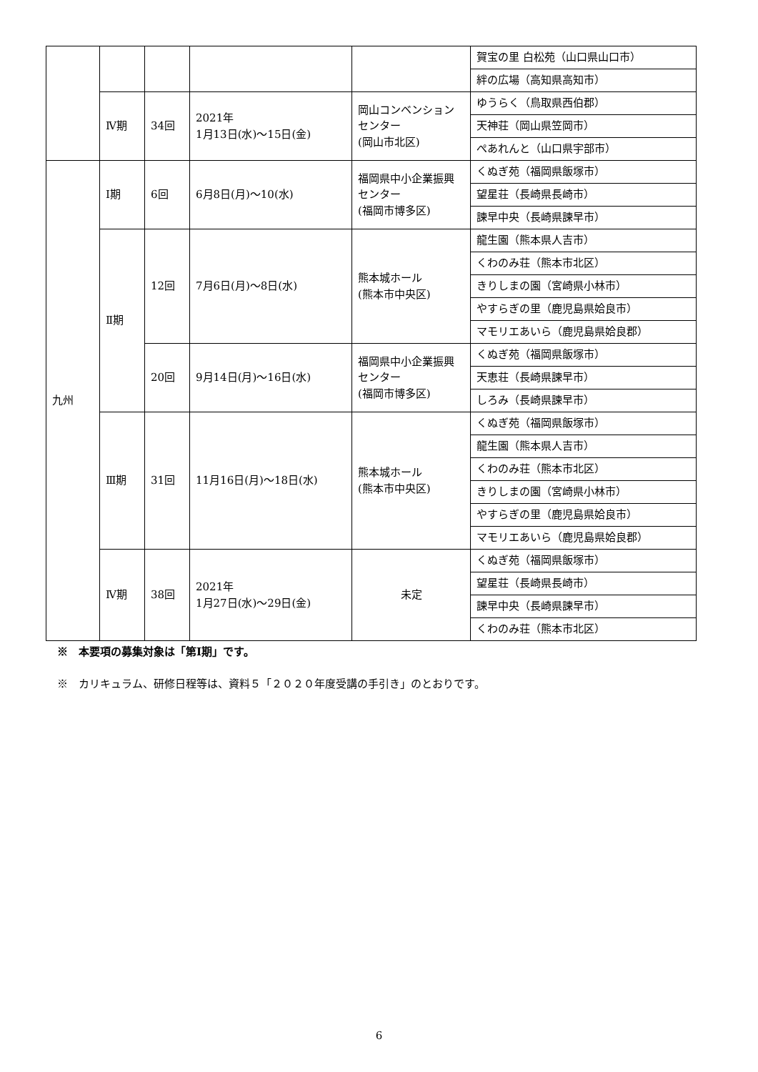| | | | | | 賀宝の里 白松苑（山口県山口市） |
| | | | | | 絆の広場（高知県高知市） |
| | Ⅳ期 | 34回 | 2021年 1月13日(水)～15日(金) | 岡山コンベンションセンター (岡山市北区) | ゆうらく（鳥取県西伯郡） |
| | | | | | 天神荘（岡山県笠岡市） |
| | | | | | ぺあれんと（山口県宇部市） |
| 九州 | Ⅰ期 | 6回 | 6月8日(月)～10(水) | 福岡県中小企業振興センター (福岡市博多区) | くぬぎ苑（福岡県飯塚市） |
| | | | | | 望星荘（長崎県長崎市） |
| | | | | | 諫早中央（長崎県諫早市） |
| | Ⅱ期 | 12回 | 7月6日(月)～8日(水) | 熊本城ホール (熊本市中央区) | 龍生園（熊本県人吉市） |
| | | | | | くわのみ荘（熊本市北区） |
| | | | | | きりしまの園（宮崎県小林市） |
| | | | | | やすらぎの里（鹿児島県姶良市） |
| | | | | | マモリエあいら（鹿児島県姶良郡） |
| | | 20回 | 9月14日(月)～16日(水) | 福岡県中小企業振興センター (福岡市博多区) | くぬぎ苑（福岡県飯塚市） |
| | | | | | 天恵荘（長崎県諫早市） |
| | | | | | しろみ（長崎県諫早市） |
| | Ⅲ期 | 31回 | 11月16日(月)～18日(水) | 熊本城ホール (熊本市中央区) | くぬぎ苑（福岡県飯塚市） |
| | | | | | 龍生園（熊本県人吉市） |
| | | | | | くわのみ荘（熊本市北区） |
| | | | | | きりしまの園（宮崎県小林市） |
| | | | | | やすらぎの里（鹿児島県姶良市） |
| | | | | | マモリエあいら（鹿児島県姶良郡） |
| | Ⅳ期 | 38回 | 2021年 1月27日(水)～29日(金) | 未定 | くぬぎ苑（福岡県飯塚市） |
| | | | | | 望星荘（長崎県長崎市） |
| | | | | | 諫早中央（長崎県諫早市） |
| | | | | | くわのみ荘（熊本市北区） |
※　本要項の募集対象は「第Ⅰ期」です。
※　カリキュラム、研修日程等は、資料５「２０２０年度受講の手引き」のとおりです。
6